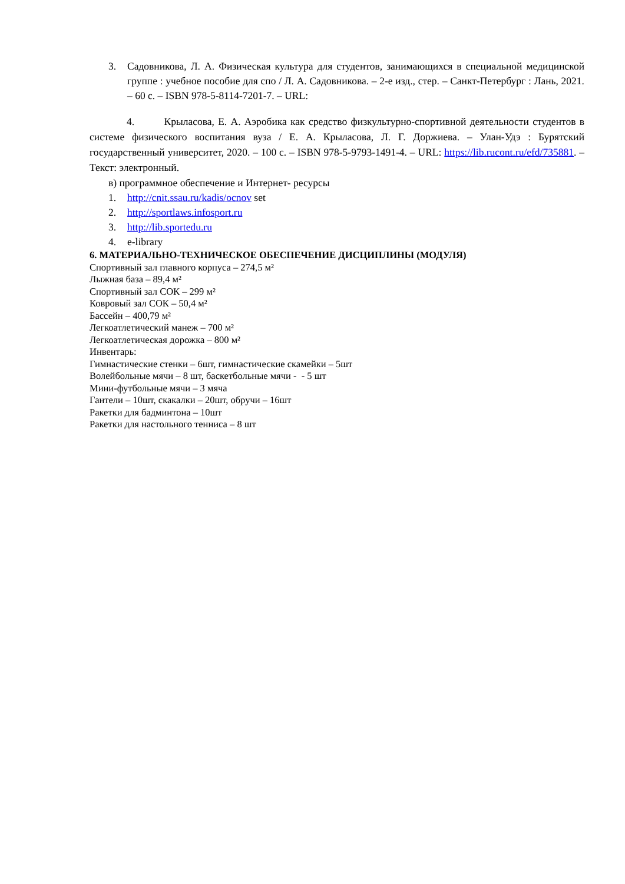3. Садовникова, Л. А. Физическая культура для студентов, занимающихся в специальной медицинской группе : учебное пособие для спо / Л. А. Садовникова. – 2-е изд., стер. – Санкт-Петербург : Лань, 2021. – 60 с. – ISBN 978-5-8114-7201-7. – URL:
4. Крыласова, Е. А. Аэробика как средство физкультурно-спортивной деятельности студентов в системе физического воспитания вуза / Е. А. Крыласова, Л. Г. Доржиева. – Улан-Удэ : Бурятский государственный университет, 2020. – 100 с. – ISBN 978-5-9793-1491-4. – URL: https://lib.rucont.ru/efd/735881. – Текст: электронный.
в) программное обеспечение и Интернет- ресурсы
1. http://cnit.ssau.ru/kadis/ocnov set
2. http://sportlaws.infosport.ru
3. http://lib.sportedu.ru
4. e-library
6. МАТЕРИАЛЬНО-ТЕХНИЧЕСКОЕ ОБЕСПЕЧЕНИЕ ДИСЦИПЛИНЫ (МОДУЛЯ)
Спортивный зал главного корпуса – 274,5 м²
Лыжная база – 89,4 м²
Спортивный зал СОК – 299 м²
Ковровый зал СОК – 50,4 м²
Бассейн – 400,79 м²
Легкоатлетический манеж – 700 м²
Легкоатлетическая дорожка – 800 м²
Инвентарь:
Гимнастические стенки – 6шт, гимнастические скамейки – 5шт
Волейбольные мячи – 8 шт, баскетбольные мячи - - 5 шт
Мини-футбольные мячи – 3 мяча
Гантели – 10шт, скакалки – 20шт, обручи – 16шт
Ракетки для бадминтона – 10шт
Ракетки для настольного тенниса – 8 шт